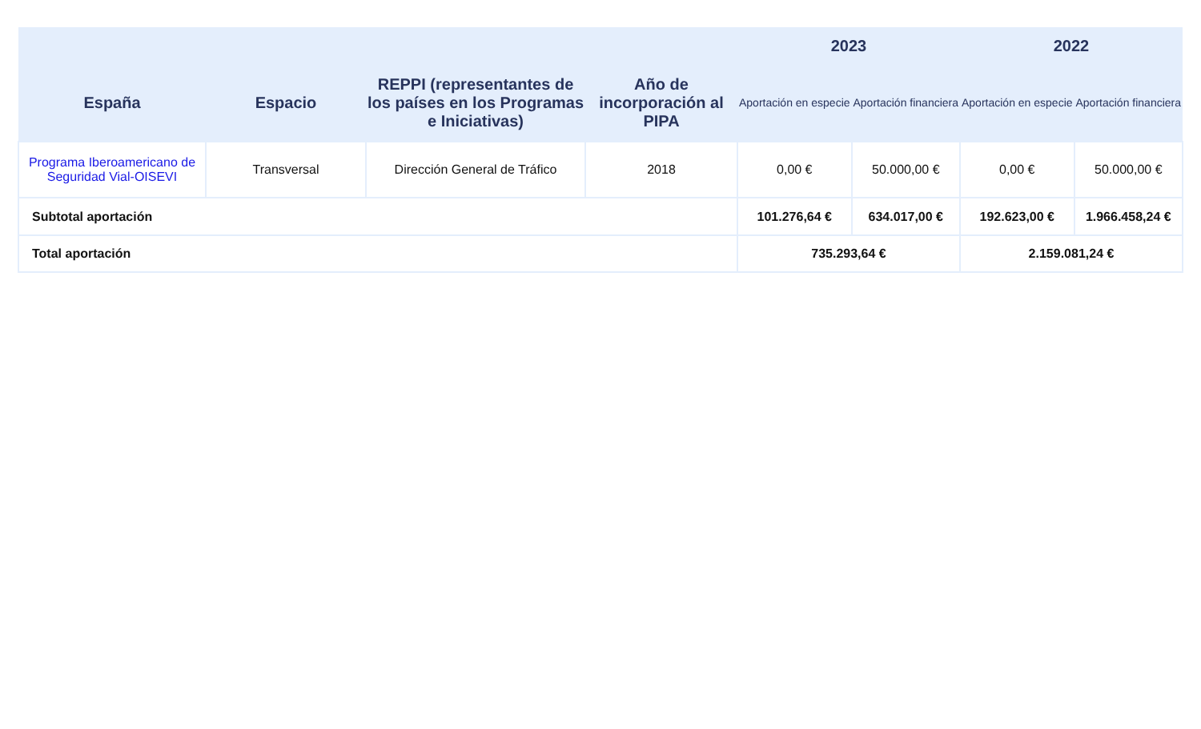| | | | | 2023 | | 2022 | |
| --- | --- | --- | --- | --- | --- | --- | --- |
| España | Espacio | REPPI (representantes de los países en los Programas e Iniciativas) | Año de incorporación al PIPA | Aportación en especie | Aportación financiera | Aportación en especie | Aportación financiera |
| Programa Iberoamericano de Seguridad Vial-OISEVI | Transversal | Dirección General de Tráfico | 2018 | 0,00 € | 50.000,00 € | 0,00 € | 50.000,00 € |
| Subtotal aportación | | | | 101.276,64 € | 634.017,00 € | 192.623,00 € | 1.966.458,24 € |
| Total aportación | | | | 735.293,64 € | | 2.159.081,24 € | |